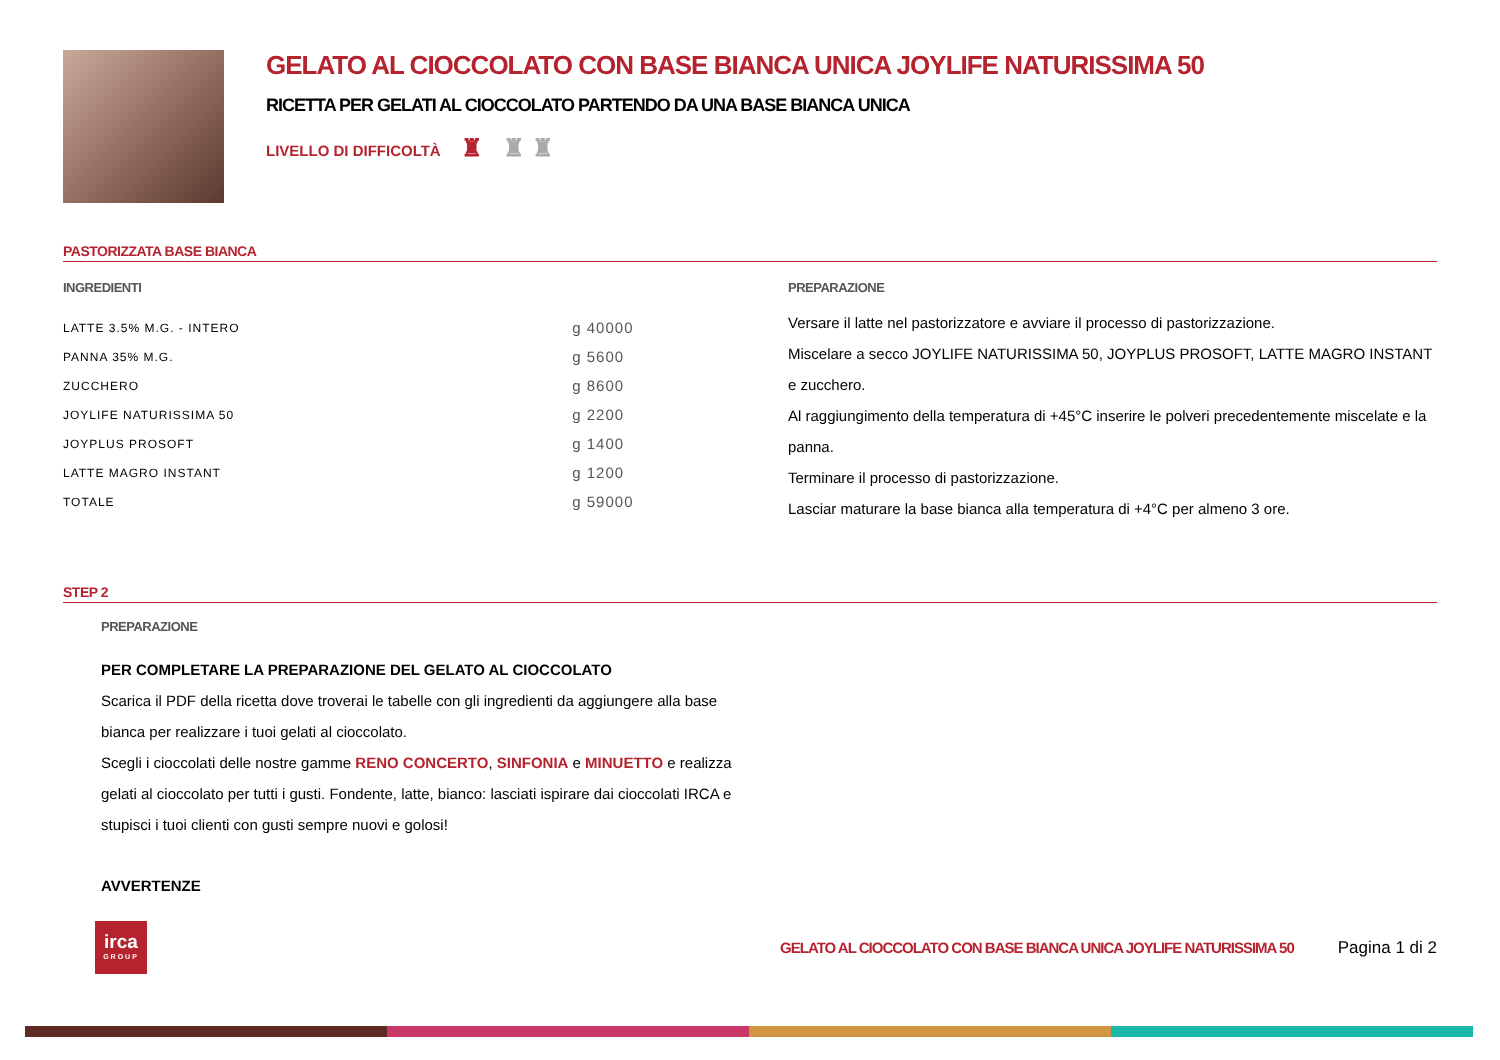GELATO AL CIOCCOLATO CON BASE BIANCA UNICA JOYLIFE NATURISSIMA 50
RICETTA PER GELATI AL CIOCCOLATO PARTENDO DA UNA BASE BIANCA UNICA
LIVELLO DI DIFFICOLTÀ ♜ ♜ ♜
PASTORIZZATA BASE BIANCA
INGREDIENTI
| LATTE 3.5% M.G. - INTERO | g 40000 |
| PANNA 35% M.G. | g 5600 |
| ZUCCHERO | g 8600 |
| JOYLIFE NATURISSIMA 50 | g 2200 |
| JOYPLUS PROSOFT | g 1400 |
| LATTE MAGRO INSTANT | g 1200 |
| TOTALE | g 59000 |
PREPARAZIONE
Versare il latte nel pastorizzatore e avviare il processo di pastorizzazione.
Miscelare a secco JOYLIFE NATURISSIMA 50, JOYPLUS PROSOFT, LATTE MAGRO INSTANT e zucchero.
Al raggiungimento della temperatura di +45°C inserire le polveri precedentemente miscelate e la panna.
Terminare il processo di pastorizzazione.
Lasciar maturare la base bianca alla temperatura di +4°C per almeno 3 ore.
STEP 2
PREPARAZIONE
PER COMPLETARE LA PREPARAZIONE DEL GELATO AL CIOCCOLATO
Scarica il PDF della ricetta dove troverai le tabelle con gli ingredienti da aggiungere alla base bianca per realizzare i tuoi gelati al cioccolato.
Scegli i cioccolati delle nostre gamme RENO CONCERTO, SINFONIA e MINUETTO e realizza gelati al cioccolato per tutti i gusti. Fondente, latte, bianco: lasciati ispirare dai cioccolati IRCA e stupisci i tuoi clienti con gusti sempre nuovi e golosi!
AVVERTENZE
irca
GROUP
GELATO AL CIOCCOLATO CON BASE BIANCA UNICA JOYLIFE NATURISSIMA 50
Pagina 1 di 2